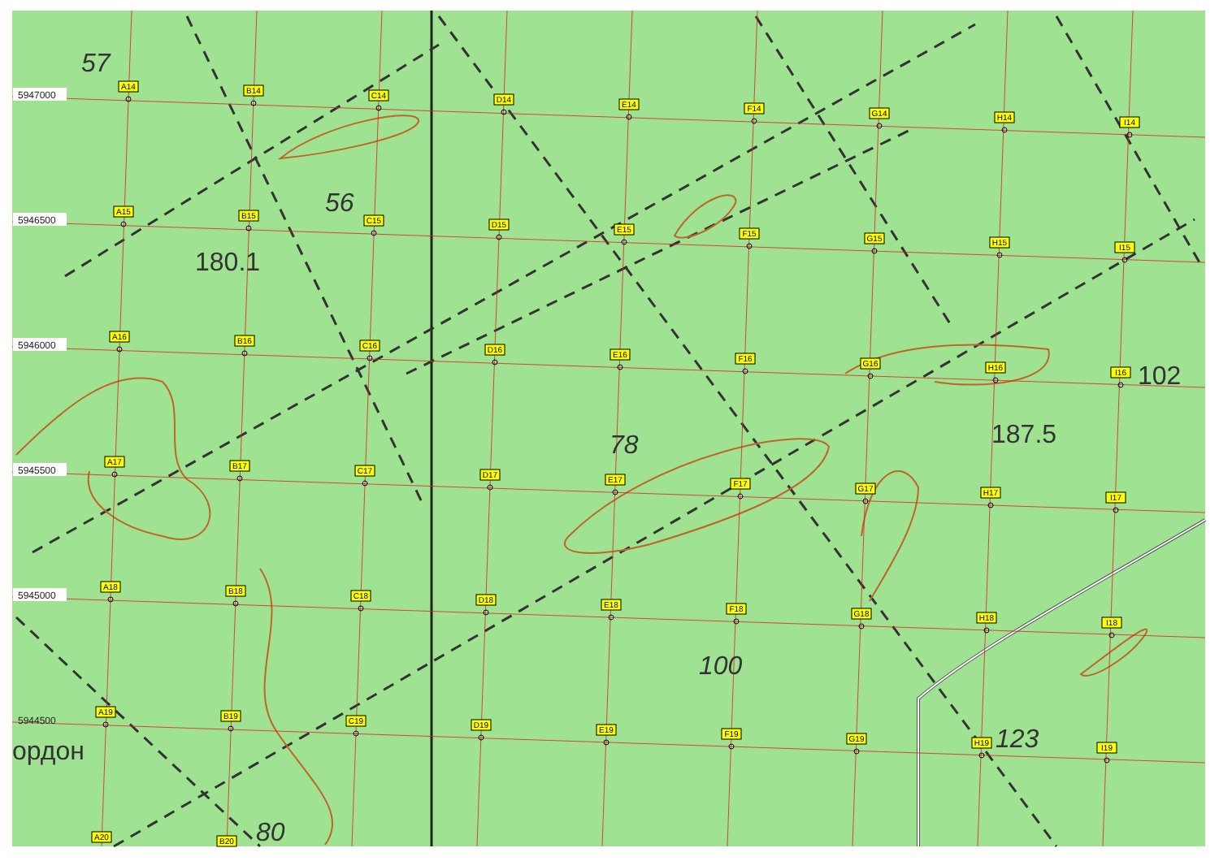57
56
180.1
78
187.5
102
100
123
ордон
80
5947000
5946500
5946000
5945500
5945000
5944500
A14
B14
C14
D14
E14
F14
G14
H14
I14
A15
B15
C15
D15
E15
F15
G15
H15
I15
A16
B16
C16
D16
E16
F16
G16
H16
I16
A17
B17
C17
D17
E17
F17
G17
H17
I17
A18
B18
C18
D18
E18
F18
G18
H18
I18
A19
B19
C19
D19
E19
F19
G19
H19
I19
A20
B20